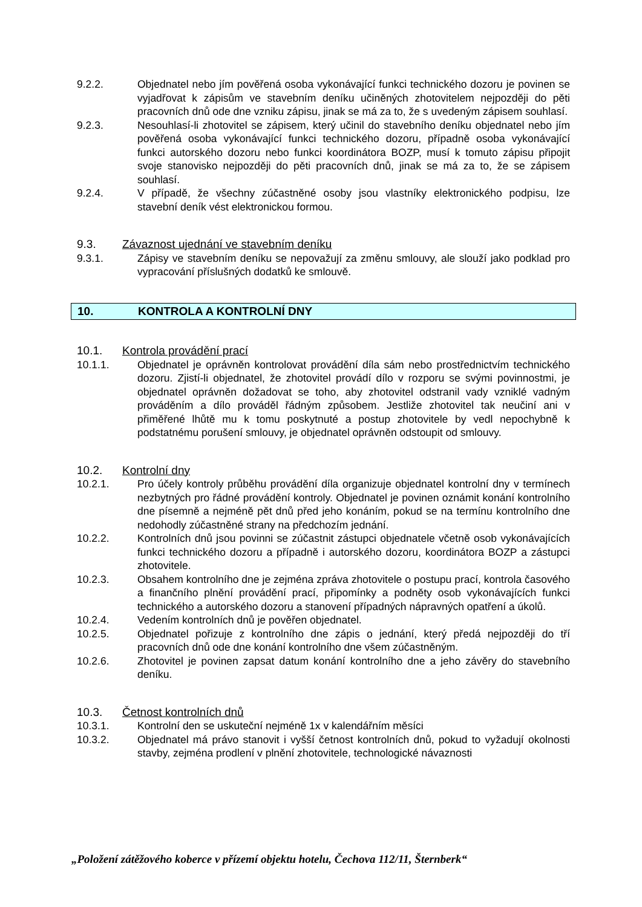9.2.2. Objednatel nebo jím pověřená osoba vykonávající funkci technického dozoru je povinen se vyjadřovat k zápisům ve stavebním deníku učiněných zhotovitelem nejpozději do pěti pracovních dnů ode dne vzniku zápisu, jinak se má za to, že s uvedeným zápisem souhlasí.
9.2.3. Nesouhlasí-li zhotovitel se zápisem, který učinil do stavebního deníku objednatel nebo jím pověřená osoba vykonávající funkci technického dozoru, případně osoba vykonávající funkci autorského dozoru nebo funkci koordinátora BOZP, musí k tomuto zápisu připojit svoje stanovisko nejpozději do pěti pracovních dnů, jinak se má za to, že se zápisem souhlasí.
9.2.4. V případě, že všechny zúčastněné osoby jsou vlastníky elektronického podpisu, lze stavební deník vést elektronickou formou.
9.3. Závaznost ujednání ve stavebním deníku
9.3.1. Zápisy ve stavebním deníku se nepovažují za změnu smlouvy, ale slouží jako podklad pro vypracování příslušných dodatků ke smlouvě.
10. KONTROLA A KONTROLNÍ DNY
10.1. Kontrola provádění prací
10.1.1. Objednatel je oprávněn kontrolovat provádění díla sám nebo prostřednictvím technického dozoru. Zjistí-li objednatel, že zhotovitel provádí dílo v rozporu se svými povinnostmi, je objednatel oprávněn dožadovat se toho, aby zhotovitel odstranil vady vzniklé vadným prováděním a dílo prováděl řádným způsobem. Jestliže zhotovitel tak neučiní ani v přiměřené lhůtě mu k tomu poskytnuté a postup zhotovitele by vedl nepochybně k podstatnému porušení smlouvy, je objednatel oprávněn odstoupit od smlouvy.
10.2. Kontrolní dny
10.2.1. Pro účely kontroly průběhu provádění díla organizuje objednatel kontrolní dny v termínech nezbytných pro řádné provádění kontroly. Objednatel je povinen oznámit konání kontrolního dne písemně a nejméně pět dnů před jeho konáním, pokud se na termínu kontrolního dne nedohodly zúčastněné strany na předchozím jednání.
10.2.2. Kontrolních dnů jsou povinni se zúčastnit zástupci objednatele včetně osob vykonávajících funkci technického dozoru a případně i autorského dozoru, koordinátora BOZP a zástupci zhotovitele.
10.2.3. Obsahem kontrolního dne je zejména zpráva zhotovitele o postupu prací, kontrola časového a finančního plnění provádění prací, připomínky a podněty osob vykonávajících funkci technického a autorského dozoru a stanovení případných nápravných opatření a úkolů.
10.2.4. Vedením kontrolních dnů je pověřen objednatel.
10.2.5. Objednatel pořizuje z kontrolního dne zápis o jednání, který předá nejpozději do tří pracovních dnů ode dne konání kontrolního dne všem zúčastněným.
10.2.6. Zhotovitel je povinen zapsat datum konání kontrolního dne a jeho závěry do stavebního deníku.
10.3. Četnost kontrolních dnů
10.3.1. Kontrolní den se uskuteční nejméně 1x v kalendářním měsíci
10.3.2. Objednatel má právo stanovit i vyšší četnost kontrolních dnů, pokud to vyžadují okolnosti stavby, zejména prodlení v plnění zhotovitele, technologické návaznosti
„Položení zátěžového koberce v přízemí objektu hotelu, Čechova 112/11, Šternberk“